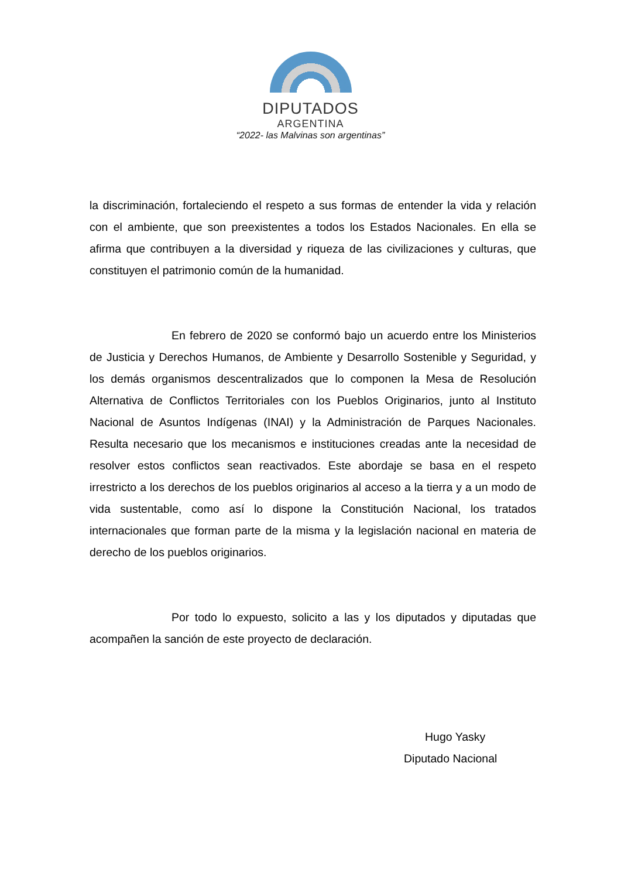DIPUTADOS
ARGENTINA
“2022- las Malvinas son argentinas”
la discriminación, fortaleciendo el respeto a sus formas de entender la vida y relación con el ambiente, que son preexistentes a todos los Estados Nacionales. En ella se afirma que contribuyen a la diversidad y riqueza de las civilizaciones y culturas, que constituyen el patrimonio común de la humanidad.
En febrero de 2020 se conformó bajo un acuerdo entre los Ministerios de Justicia y Derechos Humanos, de Ambiente y Desarrollo Sostenible y Seguridad, y los demás organismos descentralizados que lo componen la Mesa de Resolución Alternativa de Conflictos Territoriales con los Pueblos Originarios, junto al Instituto Nacional de Asuntos Indígenas (INAI) y la Administración de Parques Nacionales. Resulta necesario que los mecanismos e instituciones creadas ante la necesidad de resolver estos conflictos sean reactivados. Este abordaje se basa en el respeto irrestricto a los derechos de los pueblos originarios al acceso a la tierra y a un modo de vida sustentable, como así lo dispone la Constitución Nacional, los tratados internacionales que forman parte de la misma y la legislación nacional en materia de derecho de los pueblos originarios.
Por todo lo expuesto, solicito a las y los diputados y diputadas que acompañen la sanción de este proyecto de declaración.
Hugo Yasky
Diputado Nacional